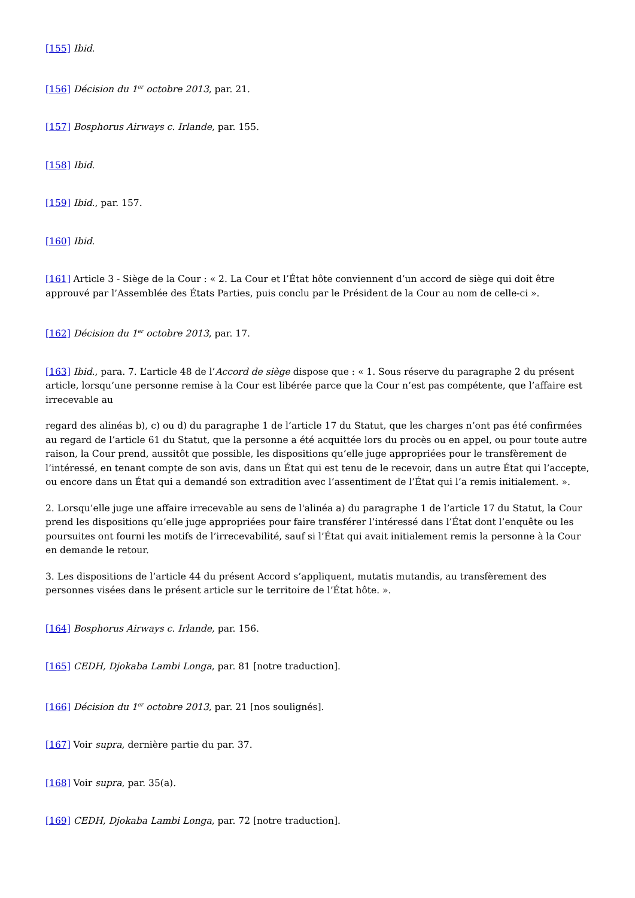[155] Ibid.
[156] Décision du 1<sup>er</sup> octobre 2013, par. 21.
[157] Bosphorus Airways c. Irlande, par. 155.
[158] Ibid.
[159] Ibid., par. 157.
[160] Ibid.
[161] Article 3 - Siège de la Cour : « 2. La Cour et l’État hôte conviennent d’un accord de siège qui doit être approuvé par l’Assemblée des États Parties, puis conclu par le Président de la Cour au nom de celle-ci ».
[162] Décision du 1<sup>er</sup> octobre 2013, par. 17.
[163] Ibid., para. 7. L’article 48 de l’Accord de siège dispose que : « 1. Sous réserve du paragraphe 2 du présent article, lorsqu’une personne remise à la Cour est libérée parce que la Cour n’est pas compétente, que l’affaire est irrecevable au
regard des alinéas b), c) ou d) du paragraphe 1 de l’article 17 du Statut, que les charges n’ont pas été confirmées au regard de l’article 61 du Statut, que la personne a été acquittée lors du procès ou en appel, ou pour toute autre raison, la Cour prend, aussitôt que possible, les dispositions qu’elle juge appropriées pour le transfèrement de l’intéressé, en tenant compte de son avis, dans un État qui est tenu de le recevoir, dans un autre État qui l’accepte, ou encore dans un État qui a demandé son extradition avec l’assentiment de l’État qui l’a remis initialement. ».
2. Lorsqu’elle juge une affaire irrecevable au sens de l'alinéa a) du paragraphe 1 de l’article 17 du Statut, la Cour prend les dispositions qu’elle juge appropriées pour faire transférer l’intéressé dans l’État dont l’enquête ou les poursuites ont fourni les motifs de l’irrecevabilité, sauf si l’État qui avait initialement remis la personne à la Cour en demande le retour.
3. Les dispositions de l’article 44 du présent Accord s’appliquent, mutatis mutandis, au transfèrement des personnes visées dans le présent article sur le territoire de l’État hôte. ».
[164] Bosphorus Airways c. Irlande, par. 156.
[165] CEDH, Djokaba Lambi Longa, par. 81 [notre traduction].
[166] Décision du 1<sup>er</sup> octobre 2013, par. 21 [nos soulignés].
[167] Voir supra, dernière partie du par. 37.
[168] Voir supra, par. 35(a).
[169] CEDH, Djokaba Lambi Longa, par. 72 [notre traduction].